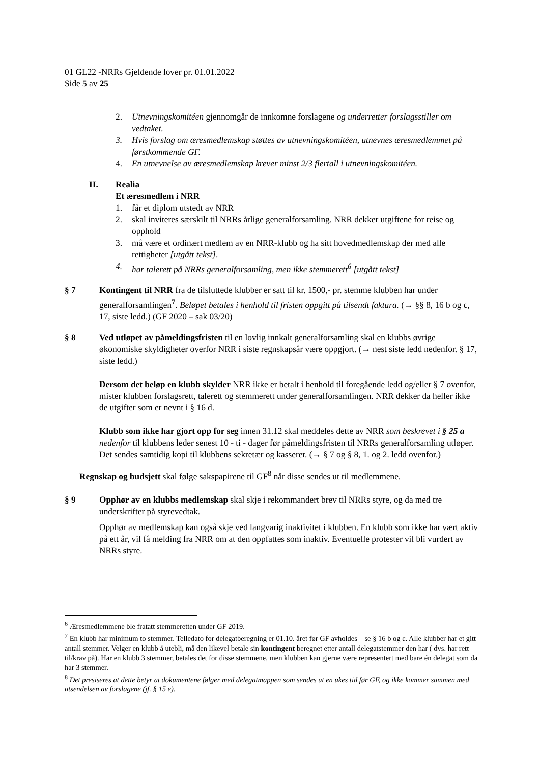01 GL22 -NRRs Gjeldende lover pr. 01.01.2022
Side 5 av 25
2. Utnevningskomitéen gjennomgår de innkomne forslagene og underretter forslagsstiller om vedtaket.
3. Hvis forslag om æresmedlemskap støttes av utnevningskomitéen, utnevnes æresmedlemmet på førstkommende GF.
4. En utnevnelse av æresmedlemskap krever minst 2/3 flertall i utnevningskomitéen.
II. Realia
Et æresmedlem i NRR
1. får et diplom utstedt av NRR
2. skal inviteres særskilt til NRRs årlige generalforsamling. NRR dekker utgiftene for reise og opphold
3. må være et ordinært medlem av en NRR-klubb og ha sitt hovedmedlemskap der med alle rettigheter [utgått tekst].
4. har talerett på NRRs generalforsamling, men ikke stemmerett<sup>6</sup> [utgått tekst]
§ 7 Kontingent til NRR fra de tilsluttede klubber er satt til kr. 1500,- pr. stemme klubben har under generalforsamlingen<sup>7</sup>. Beløpet betales i henhold til fristen oppgitt på tilsendt faktura. (→ §§ 8, 16 b og c, 17, siste ledd.) (GF 2020 – sak 03/20)
§ 8 Ved utløpet av påmeldingsfristen til en lovlig innkalt generalforsamling skal en klubbs øvrige økonomiske skyldigheter overfor NRR i siste regnskapsår være oppgjort. (→ nest siste ledd nedenfor. § 17, siste ledd.)
Dersom det beløp en klubb skylder NRR ikke er betalt i henhold til foregående ledd og/eller § 7 ovenfor, mister klubben forslagsrett, talerett og stemmerett under generalforsamlingen. NRR dekker da heller ikke de utgifter som er nevnt i § 16 d.
Klubb som ikke har gjort opp for seg innen 31.12 skal meddeles dette av NRR som beskrevet i § 25 a nedenfor til klubbens leder senest 10 - ti - dager før påmeldingsfristen til NRRs generalforsamling utløper. Det sendes samtidig kopi til klubbens sekretær og kasserer. (→ § 7 og § 8, 1. og 2. ledd ovenfor.)
Regnskap og budsjett skal følge sakspapirene til GF<sup>8</sup> når disse sendes ut til medlemmene.
§ 9 Opphør av en klubbs medlemskap skal skje i rekommandert brev til NRRs styre, og da med tre underskrifter på styrevedtak.
Opphør av medlemskap kan også skje ved langvarig inaktivitet i klubben. En klubb som ikke har vært aktiv på ett år, vil få melding fra NRR om at den oppfattes som inaktiv. Eventuelle protester vil bli vurdert av NRRs styre.
<sup>6</sup> Æresmedlemmene ble fratatt stemmeretten under GF 2019.
<sup>7</sup> En klubb har minimum to stemmer. Telledato for delegatberegning er 01.10. året før GF avholdes – se § 16 b og c. Alle klubber har et gitt antall stemmer. Velger en klubb å utebli, må den likevel betale sin kontingent beregnet etter antall delegatstemmer den har ( dvs. har rett til/krav på). Har en klubb 3 stemmer, betales det for disse stemmene, men klubben kan gjerne være representert med bare én delegat som da har 3 stemmer.
<sup>8</sup> Det presiseres at dette betyr at dokumentene følger med delegatmappen som sendes ut en ukes tid før GF, og ikke kommer sammen med utsendelsen av forslagene (jf. § 15 e).